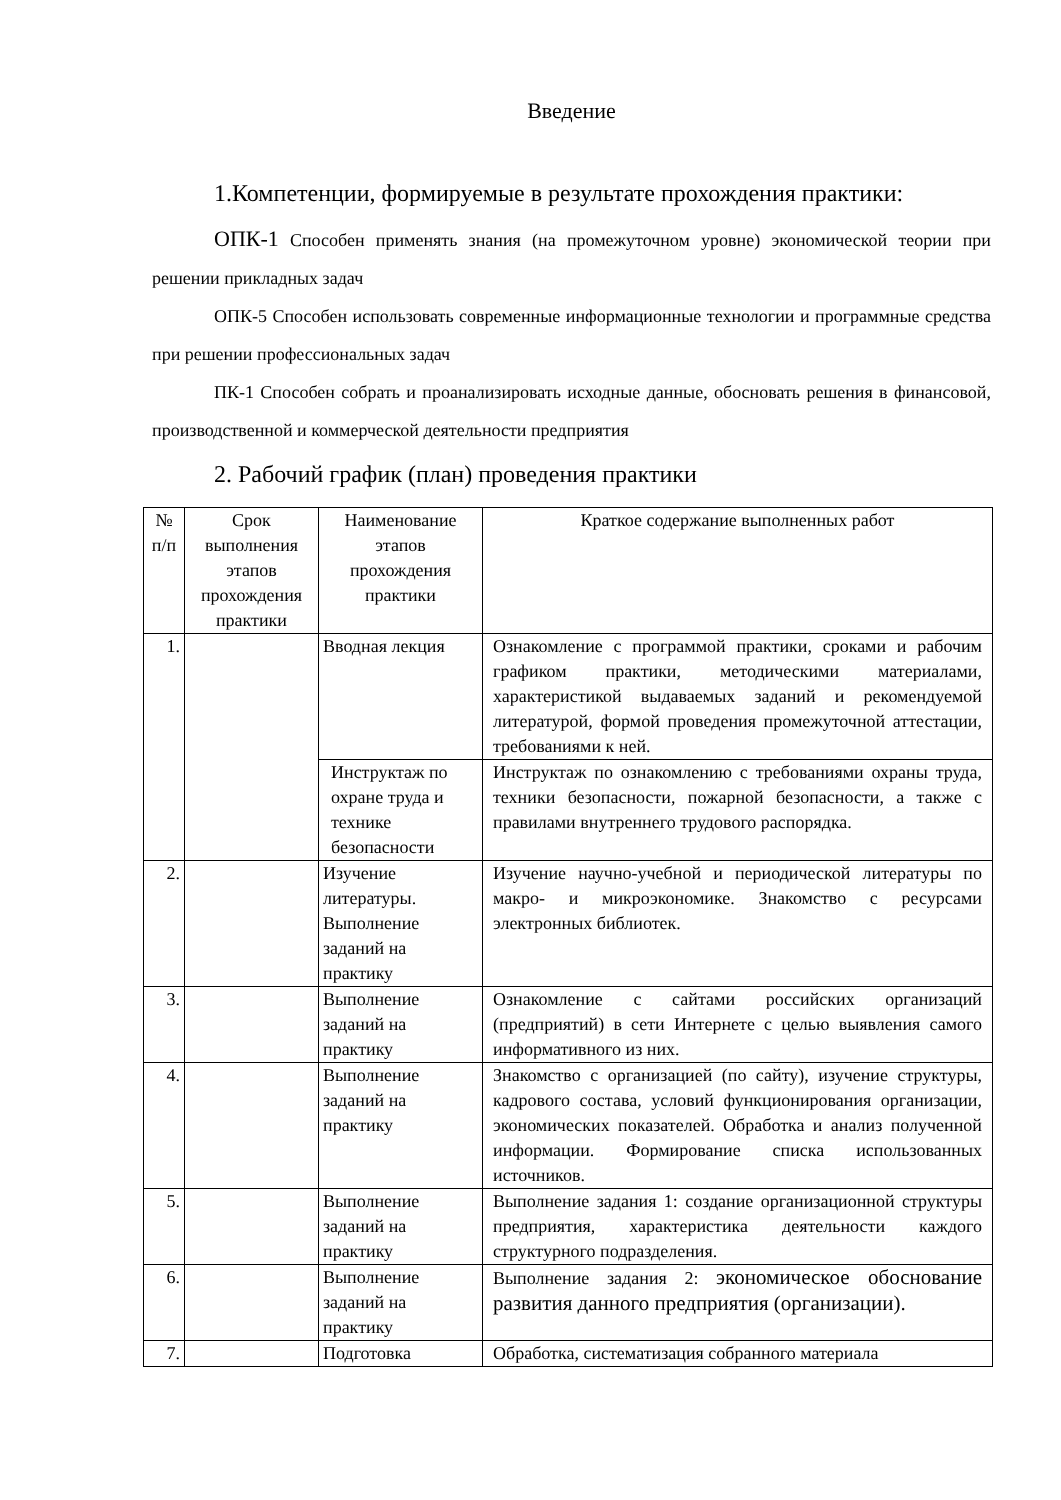Введение
1.Компетенции, формируемые в результате прохождения практики:
ОПК-1 Способен применять знания (на промежуточном уровне) экономической теории при решении прикладных задач
ОПК-5 Способен использовать современные информационные технологии и программные средства при решении профессиональных задач
ПК-1 Способен собрать и проанализировать исходные данные, обосновать решения в финансовой, производственной и коммерческой деятельности предприятия
2. Рабочий график (план) проведения практики
| № п/п | Срок выполнения этапов прохождения практики | Наименование этапов прохождения практики | Краткое содержание выполненных работ |
| --- | --- | --- | --- |
| 1. | | Вводная лекция | Ознакомление с программой практики, сроками и рабочим графиком практики, методическими материалами, характеристикой выдаваемых заданий и рекомендуемой литературой, формой проведения промежуточной аттестации, требованиями к ней. |
| | | Инструктаж по охране труда и технике безопасности | Инструктаж по ознакомлению с требованиями охраны труда, техники безопасности, пожарной безопасности, а также с правилами внутреннего трудового распорядка. |
| 2. | | Изучение литературы. Выполнение заданий на практику | Изучение научно-учебной и периодической литературы по макро- и микроэкономике. Знакомство с ресурсами электронных библиотек. |
| 3. | | Выполнение заданий на практику | Ознакомление с сайтами российских организаций (предприятий) в сети Интернете с целью выявления самого информативного из них. |
| 4. | | Выполнение заданий на практику | Знакомство с организацией (по сайту), изучение структуры, кадрового состава, условий функционирования организации, экономических показателей. Обработка и анализ полученной информации. Формирование списка использованных источников. |
| 5. | | Выполнение заданий на практику | Выполнение задания 1: создание организационной структуры предприятия, характеристика деятельности каждого структурного подразделения. |
| 6. | | Выполнение заданий на практику | Выполнение задания 2: экономическое обоснование развития данного предприятия (организации). |
| 7. | | Подготовка | Обработка, систематизация собранного материала |